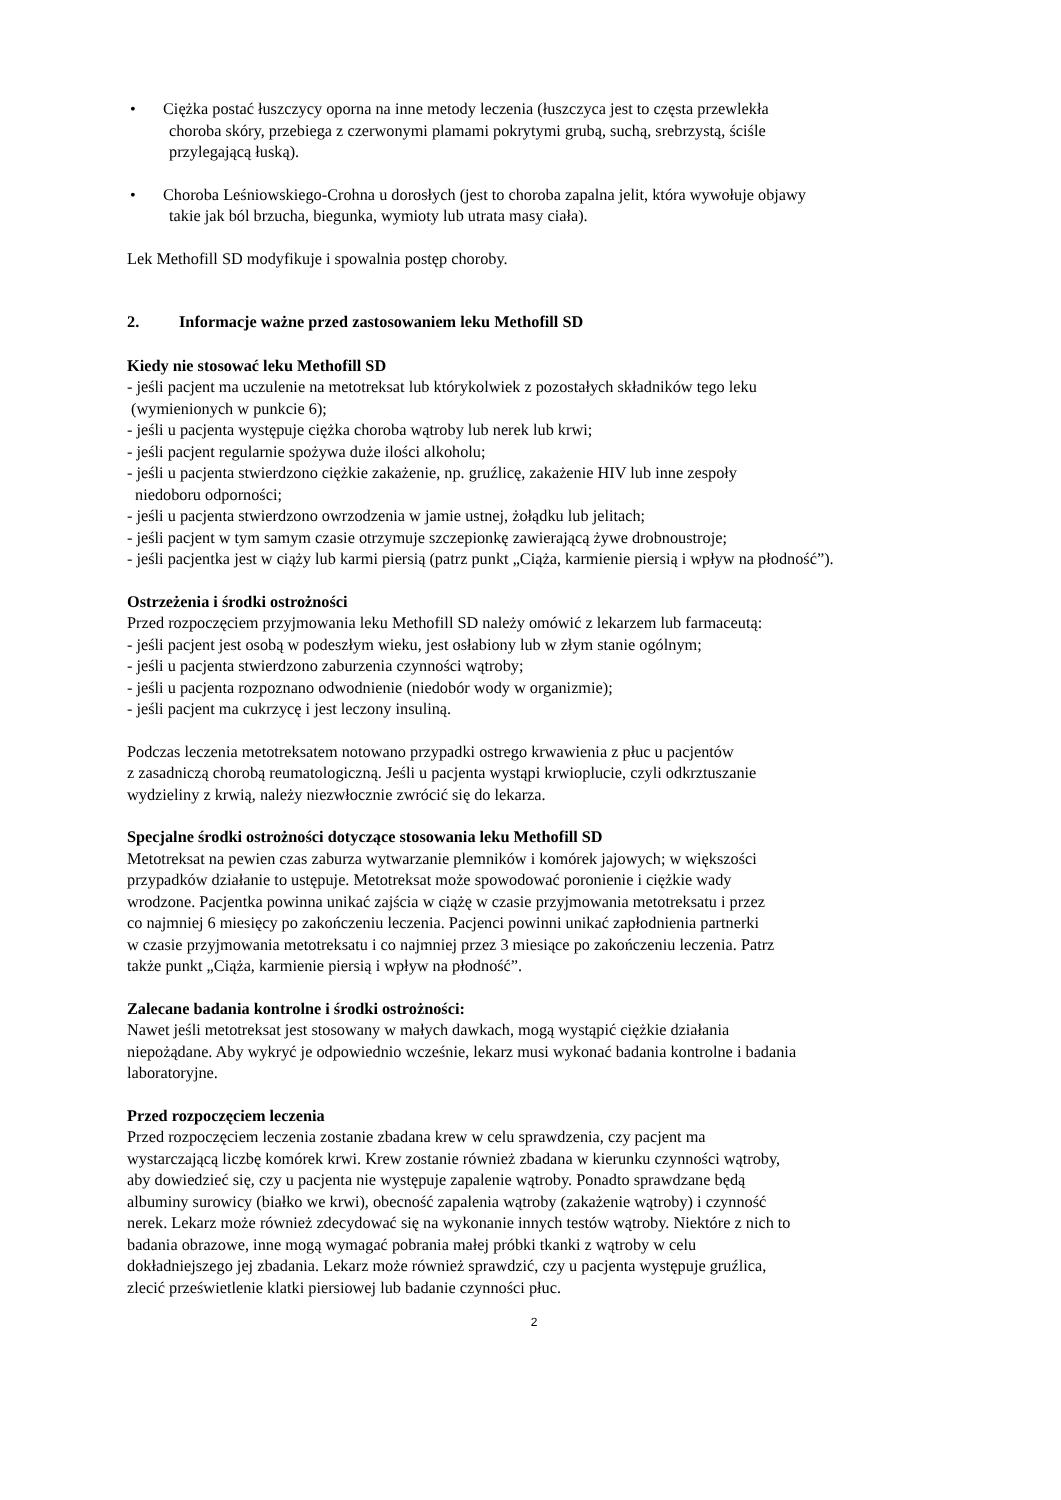• Ciężka postać łuszczycy oporna na inne metody leczenia (łuszczyca jest to częsta przewlekła
choroba skóry, przebiega z czerwonymi plamami pokrytymi grubą, suchą, srebrzystą, ściśle
przylegającą łuską).
• Choroba Leśniowskiego-Crohna u dorosłych (jest to choroba zapalna jelit, która wywołuje objawy
takie jak ból brzucha, biegunka, wymioty lub utrata masy ciała).
Lek Methofill SD modyfikuje i spowalnia postęp choroby.
2. Informacje ważne przed zastosowaniem leku Methofill SD
Kiedy nie stosować leku Methofill SD
- jeśli pacjent ma uczulenie na metotreksat lub którykolwiek z pozostałych składników tego leku
(wymienionych w punkcie 6);
- jeśli u pacjenta występuje ciężka choroba wątroby lub nerek lub krwi;
- jeśli pacjent regularnie spożywa duże ilości alkoholu;
- jeśli u pacjenta stwierdzono ciężkie zakażenie, np. gruźlicę, zakażenie HIV lub inne zespoły
niedoboru odporności;
- jeśli u pacjenta stwierdzono owrzodzenia w jamie ustnej, żołądku lub jelitach;
- jeśli pacjent w tym samym czasie otrzymuje szczepionkę zawierającą żywe drobnoustroje;
- jeśli pacjentka jest w ciąży lub karmi piersią (patrz punkt „Ciąża, karmienie piersią i wpływ na płodność”).
Ostrzeżenia i środki ostrożności
Przed rozpoczęciem przyjmowania leku Methofill SD należy omówić z lekarzem lub farmaceutą:
- jeśli pacjent jest osobą w podeszłym wieku, jest osłabiony lub w złym stanie ogólnym;
- jeśli u pacjenta stwierdzono zaburzenia czynności wątroby;
- jeśli u pacjenta rozpoznano odwodnienie (niedobór wody w organizmie);
- jeśli pacjent ma cukrzycę i jest leczony insuliną.
Podczas leczenia metotreksatem notowano przypadki ostrego krwawienia z płuc u pacjentów
z zasadniczą chorobą reumatologiczną. Jeśli u pacjenta wystąpi krwioplucie, czyli odkrztuszanie
wydzieliny z krwią, należy niezwłocznie zwrócić się do lekarza.
Specjalne środki ostrożności dotyczące stosowania leku Methofill SD
Metotreksat na pewien czas zaburza wytwarzanie plemników i komórek jajowych; w większości
przypadków działanie to ustępuje. Metotreksat może spowodować poronienie i ciężkie wady
wrodzone. Pacjentka powinna unikać zajścia w ciążę w czasie przyjmowania metotreksatu i przez
co najmniej 6 miesięcy po zakończeniu leczenia. Pacjenci powinni unikać zapłodnienia partnerki
w czasie przyjmowania metotreksatu i co najmniej przez 3 miesiące po zakończeniu leczenia. Patrz
także punkt „Ciąża, karmienie piersią i wpływ na płodność”.
Zalecane badania kontrolne i środki ostrożności:
Nawet jeśli metotreksat jest stosowany w małych dawkach, mogą wystąpić ciężkie działania
niepożądane. Aby wykryć je odpowiednio wcześnie, lekarz musi wykonać badania kontrolne i badania
laboratoryjne.
Przed rozpoczęciem leczenia
Przed rozpoczęciem leczenia zostanie zbadana krew w celu sprawdzenia, czy pacjent ma
wystarczającą liczbę komórek krwi. Krew zostanie również zbadana w kierunku czynności wątroby,
aby dowiedzieć się, czy u pacjenta nie występuje zapalenie wątroby. Ponadto sprawdzane będą
albuminy surowicy (białko we krwi), obecność zapalenia wątroby (zakażenie wątroby) i czynność
nerek. Lekarz może również zdecydować się na wykonanie innych testów wątroby. Niektóre z nich to
badania obrazowe, inne mogą wymagać pobrania małej próbki tkanki z wątroby w celu
dokładniejszego jej zbadania. Lekarz może również sprawdzić, czy u pacjenta występuje gruźlica,
zlecić prześwietlenie klatki piersiowej lub badanie czynności płuc.
2